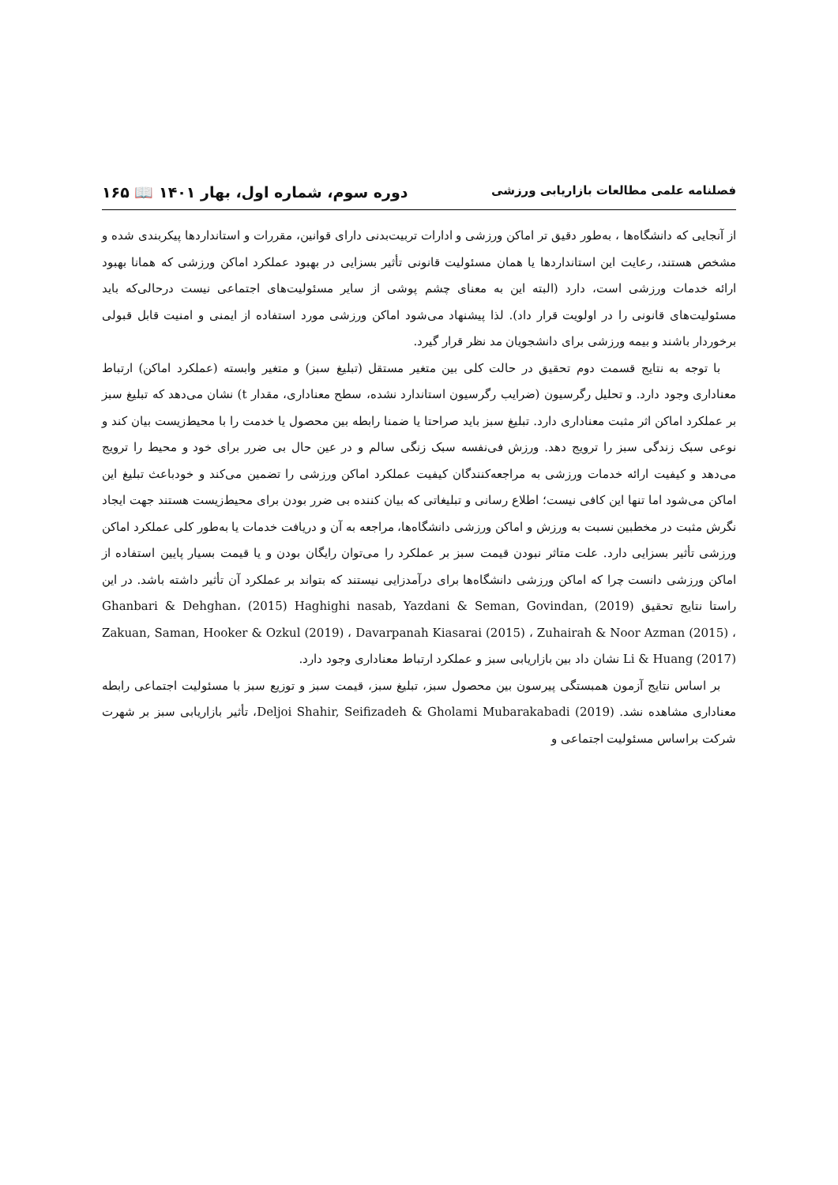فصلنامه علمی مطالعات بازاریابی ورزشی دوره سوم، شماره اول، بهار ۱۴۰۱ 📖 ۱۶۵
از آنجایی که دانشگاه‌ها ، به‌طور دقیق تر اماکن ورزشی و ادارات تربیت‌بدنی دارای قوانین، مقررات و استانداردها پیکربندی شده و مشخص هستند، رعایت این استانداردها یا همان مسئولیت قانونی تأثیر بسزایی در بهبود عملکرد اماکن ورزشی که همانا بهبود ارائه خدمات ورزشی است، دارد (البته این به معنای چشم پوشی از سایر مسئولیت‌های اجتماعی نیست درحالی‌که باید مسئولیت‌های قانونی را در اولویت قرار داد). لذا پیشنهاد می‌شود اماکن ورزشی مورد استفاده از ایمنی و امنیت قابل قبولی برخوردار باشند و بیمه ورزشی برای دانشجویان مد نظر قرار گیرد.
با توجه به نتایج قسمت دوم تحقیق در حالت کلی بین متغیر مستقل (تبلیغ سبز) و متغیر وابسته (عملکرد اماکن) ارتباط معناداری وجود دارد. و تحلیل رگرسیون (ضرایب رگرسیون استاندارد نشده، سطح معناداری، مقدار t) نشان می‌دهد که تبلیغ سبز بر عملکرد اماکن اثر مثبت معناداری دارد. تبلیغ سبز باید صراحتا یا ضمنا رابطه بین محصول یا خدمت را با محیط‌زیست بیان کند و نوعی سبک زندگی سبز را ترویج دهد. ورزش فی‌نفسه سبک زنگی سالم و در عین حال بی ضرر برای خود و محیط را ترویج می‌دهد و کیفیت ارائه خدمات ورزشی به مراجعه‌کنندگان کیفیت عملکرد اماکن ورزشی را تضمین می‌کند و خودباعث تبلیغ این اماکن می‌شود اما تنها این کافی نیست؛ اطلاع رسانی و تبلیغاتی که بیان کننده بی ضرر بودن برای محیط‌زیست هستند جهت ایجاد نگرش مثبت در مخطبین نسبت به ورزش و اماکن ورزشی دانشگاه‌ها، مراجعه به آن و دریافت خدمات یا به‌طور کلی عملکرد اماکن ورزشی تأثیر بسزایی دارد. علت متاثر نبودن قیمت سبز بر عملکرد را می‌توان رایگان بودن و یا قیمت بسیار پایین استفاده از اماکن ورزشی دانست چرا که اماکن ورزشی دانشگاه‌ها برای درآمدزایی نیستند که بتواند بر عملکرد آن تأثیر داشته باشد. در این راستا نتایج تحقیق (2019) Ghanbari & Dehghan، (2015) Haghighi nasab, Yazdani & Seman, Govindan, Zakuan, Saman, Hooker & Ozkul (2019) ، Davarpanah Kiasarai (2015) ، Zuhairah & Noor Azman (2015) ، Li & Huang (2017) نشان داد بین بازاریابی سبز و عملکرد ارتباط معناداری وجود دارد.
بر اساس نتایج آزمون همبستگی پیرسون بین محصول سبز، تبلیغ سبز، قیمت سبز و توزیع سبز با مسئولیت اجتماعی رابطه معناداری مشاهده نشد. Deljoi Shahir, Seifizadeh & Gholami Mubarakabadi (2019)، تأثیر بازاریابی سبز بر شهرت شرکت براساس مسئولیت اجتماعی و